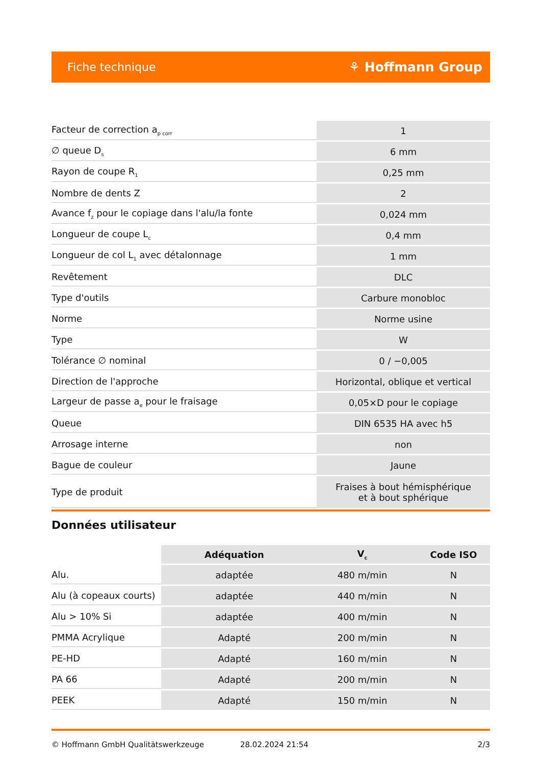Fiche technique ⚘ Hoffmann Group
| Facteur de correction a<sub>p corr</sub> | 1 |
| ∅ queue D<sub>s</sub> | 6 mm |
| Rayon de coupe R<sub>1</sub> | 0,25 mm |
| Nombre de dents Z | 2 |
| Avance f<sub>z</sub> pour le copiage dans l'alu/la fonte | 0,024 mm |
| Longueur de coupe L<sub>c</sub> | 0,4 mm |
| Longueur de col L<sub>1</sub> avec détalonnage | 1 mm |
| Revêtement | DLC |
| Type d'outils | Carbure monobloc |
| Norme | Norme usine |
| Type | W |
| Tolérance ∅ nominal | 0 / −0,005 |
| Direction de l'approche | Horizontal, oblique et vertical |
| Largeur de passe a<sub>e</sub> pour le fraisage | 0,05×D pour le copiage |
| Queue | DIN 6535 HA avec h5 |
| Arrosage interne | non |
| Bague de couleur | Jaune |
| Type de produit | Fraises à bout hémisphérique et à bout sphérique |
Données utilisateur
| | Adéquation | V<sub>c</sub> | Code ISO |
| --- | --- | --- | --- |
| Alu. | adaptée | 480 m/min | N |
| Alu (à copeaux courts) | adaptée | 440 m/min | N |
| Alu > 10% Si | adaptée | 400 m/min | N |
| PMMA Acrylique | Adapté | 200 m/min | N |
| PE-HD | Adapté | 160 m/min | N |
| PA 66 | Adapté | 200 m/min | N |
| PEEK | Adapté | 150 m/min | N |
© Hoffmann GmbH Qualitätswerkzeuge 28.02.2024 21:54 2/3